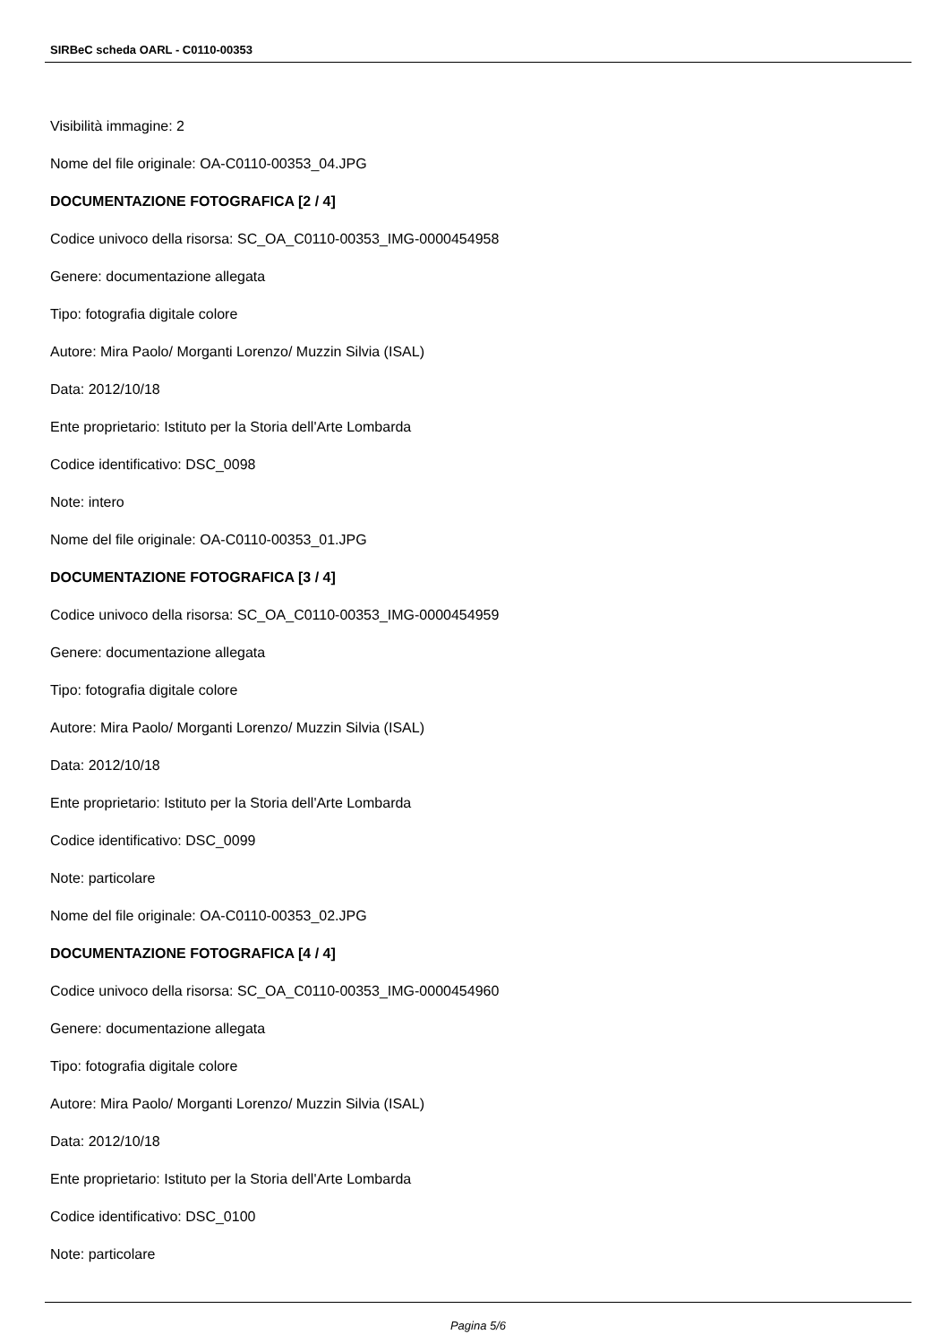SIRBeC scheda OARL - C0110-00353
Visibilità immagine: 2
Nome del file originale: OA-C0110-00353_04.JPG
DOCUMENTAZIONE FOTOGRAFICA [2 / 4]
Codice univoco della risorsa: SC_OA_C0110-00353_IMG-0000454958
Genere: documentazione allegata
Tipo: fotografia digitale colore
Autore: Mira Paolo/ Morganti Lorenzo/ Muzzin Silvia (ISAL)
Data: 2012/10/18
Ente proprietario: Istituto per la Storia dell'Arte Lombarda
Codice identificativo: DSC_0098
Note: intero
Nome del file originale: OA-C0110-00353_01.JPG
DOCUMENTAZIONE FOTOGRAFICA [3 / 4]
Codice univoco della risorsa: SC_OA_C0110-00353_IMG-0000454959
Genere: documentazione allegata
Tipo: fotografia digitale colore
Autore: Mira Paolo/ Morganti Lorenzo/ Muzzin Silvia (ISAL)
Data: 2012/10/18
Ente proprietario: Istituto per la Storia dell'Arte Lombarda
Codice identificativo: DSC_0099
Note: particolare
Nome del file originale: OA-C0110-00353_02.JPG
DOCUMENTAZIONE FOTOGRAFICA [4 / 4]
Codice univoco della risorsa: SC_OA_C0110-00353_IMG-0000454960
Genere: documentazione allegata
Tipo: fotografia digitale colore
Autore: Mira Paolo/ Morganti Lorenzo/ Muzzin Silvia (ISAL)
Data: 2012/10/18
Ente proprietario: Istituto per la Storia dell'Arte Lombarda
Codice identificativo: DSC_0100
Note: particolare
Pagina 5/6